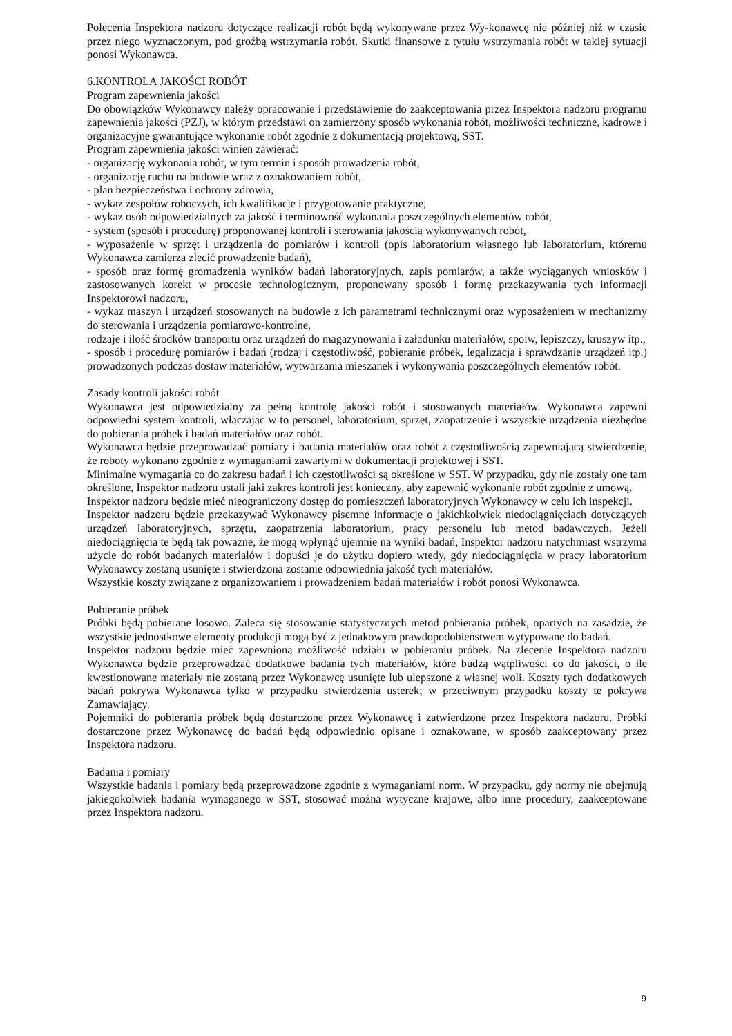Polecenia Inspektora nadzoru dotyczące realizacji robót będą wykonywane przez Wy-konawcę nie później niż w czasie przez niego wyznaczonym, pod groźbą wstrzymania robót. Skutki finansowe z tytułu wstrzymania robót w takiej sytuacji ponosi Wykonawca.
6.KONTROLA JAKOŚCI ROBÓT
Program zapewnienia jakości
Do obowiązków Wykonawcy należy opracowanie i przedstawienie do zaakceptowania przez Inspektora nadzoru programu zapewnienia jakości (PZJ), w którym przedstawi on zamierzony sposób wykonania robót, możliwości techniczne, kadrowe i organizacyjne gwarantujące wykonanie robót zgodnie z dokumentacją projektową, SST.
Program zapewnienia jakości winien zawierać:
- organizację wykonania robót, w tym termin i sposób prowadzenia robót,
- organizację ruchu na budowie wraz z oznakowaniem robót,
- plan bezpieczeństwa i ochrony zdrowia,
- wykaz zespołów roboczych, ich kwalifikacje i przygotowanie praktyczne,
- wykaz osób odpowiedzialnych za jakość i terminowość wykonania poszczególnych elementów robót,
- system (sposób i procedurę) proponowanej kontroli i sterowania jakością wykonywanych robót,
- wyposażenie w sprzęt i urządzenia do pomiarów i kontroli (opis laboratorium własnego lub laboratorium, któremu Wykonawca zamierza zlecić prowadzenie badań),
- sposób oraz formę gromadzenia wyników badań laboratoryjnych, zapis pomiarów, a także wyciąganych wniosków i zastosowanych korekt w procesie technologicznym, proponowany sposób i formę przekazywania tych informacji Inspektorowi nadzoru,
- wykaz maszyn i urządzeń stosowanych na budowie z ich parametrami technicznymi oraz wyposażeniem w mechanizmy do sterowania i urządzenia pomiarowo-kontrolne,
rodzaje i ilość środków transportu oraz urządzeń do magazynowania i załadunku materiałów, spoiw, lepiszczy, kruszyw itp.,
- sposób i procedurę pomiarów i badań (rodzaj i częstotliwość, pobieranie próbek, legalizacja i sprawdzanie urządzeń itp.) prowadzonych podczas dostaw materiałów, wytwarzania mieszanek i wykonywania poszczególnych elementów robót.
Zasady kontroli jakości robót
Wykonawca jest odpowiedzialny za pełną kontrolę jakości robót i stosowanych materiałów. Wykonawca zapewni odpowiedni system kontroli, włączając w to personel, laboratorium, sprzęt, zaopatrzenie i wszystkie urządzenia niezbędne do pobierania próbek i badań materiałów oraz robót.
Wykonawca będzie przeprowadzać pomiary i badania materiałów oraz robót z częstotliwością zapewniającą stwierdzenie, że roboty wykonano zgodnie z wymaganiami zawartymi w dokumentacji projektowej i SST.
Minimalne wymagania co do zakresu badań i ich częstotliwości są określone w SST. W przypadku, gdy nie zostały one tam określone, Inspektor nadzoru ustali jaki zakres kontroli jest konieczny, aby zapewnić wykonanie robót zgodnie z umową.
Inspektor nadzoru będzie mieć nieograniczony dostęp do pomieszczeń laboratoryjnych Wykonawcy w celu ich inspekcji.
Inspektor nadzoru będzie przekazywać Wykonawcy pisemne informacje o jakichkolwiek niedociągnięciach dotyczących urządzeń laboratoryjnych, sprzętu, zaopatrzenia laboratorium, pracy personelu lub metod badawczych. Jeżeli niedociągnięcia te będą tak poważne, że mogą wpłynąć ujemnie na wyniki badań, Inspektor nadzoru natychmiast wstrzyma użycie do robót badanych materiałów i dopuści je do użytku dopiero wtedy, gdy niedociągnięcia w pracy laboratorium Wykonawcy zostaną usunięte i stwierdzona zostanie odpowiednia jakość tych materiałów.
Wszystkie koszty związane z organizowaniem i prowadzeniem badań materiałów i robót ponosi Wykonawca.
Pobieranie próbek
Próbki będą pobierane losowo. Zaleca się stosowanie statystycznych metod pobierania próbek, opartych na zasadzie, że wszystkie jednostkowe elementy produkcji mogą być z jednakowym prawdopodobieństwem wytypowane do badań.
Inspektor nadzoru będzie mieć zapewnioną możliwość udziału w pobieraniu próbek. Na zlecenie Inspektora nadzoru Wykonawca będzie przeprowadzać dodatkowe badania tych materiałów, które budzą wątpliwości co do jakości, o ile kwestionowane materiały nie zostaną przez Wykonawcę usunięte lub ulepszone z własnej woli. Koszty tych dodatkowych badań pokrywa Wykonawca tylko w przypadku stwierdzenia usterek; w przeciwnym przypadku koszty te pokrywa Zamawiający.
Pojemniki do pobierania próbek będą dostarczone przez Wykonawcę i zatwierdzone przez Inspektora nadzoru. Próbki dostarczone przez Wykonawcę do badań będą odpowiednio opisane i oznakowane, w sposób zaakceptowany przez Inspektora nadzoru.
Badania i pomiary
Wszystkie badania i pomiary będą przeprowadzone zgodnie z wymaganiami norm. W przypadku, gdy normy nie obejmują jakiegokolwiek badania wymaganego w SST, stosować można wytyczne krajowe, albo inne procedury, zaakceptowane przez Inspektora nadzoru.
9